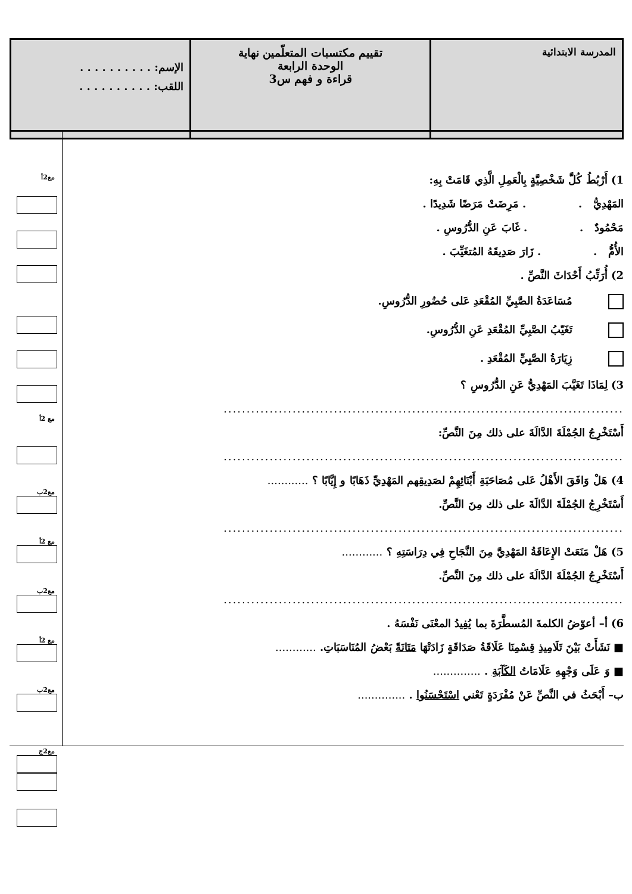| المدرسة الابتدائية | تقييم مكتسبات المتعلّمين نهاية الوحدة الرابعة قراءة و فهم س3 | الإسم: . . . . . . . . . . اللقب: . . . . . . . . . . |
مع2أ
مع 2أ
مع2ب
مع 2أ
مع2ب
مع 2أ
مع2ب
مع2ج
1) أَرْبُطُ كُلَّ شَخْصِيَّةٍ بِالْعَمِلِ الَّذِي قَامَتْ بِهِ:
المَهْدِيُّ . . مَرِضَتْ مَرَضًا شَدِيدًا .
مَحْمُودٌ . . غَابَ عَنِ الدُّرُوسِ .
الأُمُّ . . زَارَ صَدِيقَهُ المُتغَيِّبَ .
2) أُرَتِّبُ أَحْدَاثَ النَّصِّ .
مُسَاعَدَةُ الصَّبِيِّ المُقْعَدِ عَلى حُضُورِ الدُّرُوسِ.
تَغَيّبُ الصَّبِيِّ المُقْعَدِ عَنِ الدُّرُوسِ.
زِيَارَةُ الصَّبِيِّ المُقْعَدِ .
3) لِمَاذَا تَغَيَّبَ المَهْدِيُّ عَنِ الدُّرُوسِ ؟
.......................................................................................
أَسْتَخْرِجُ الجُمْلَةَ الدَّالَةَ على ذلك مِنَ النَّصِّ:
.......................................................................................
4) هَلْ وَافَقَ الأَهْلُ عَلى مُصَاحَبَةِ أَبْنَائِهِمْ لصَدِيقِهم المَهْدِيِّ ذَهَابًا و إِيَّابًا ؟ ............
أَسْتَخْرِجُ الجُمْلَةَ الدَّالَةَ على ذلك مِنَ النَّصِّ.
.......................................................................................
5) هَلْ مَنَعَتْ الإِعَاقَةُ المَهْدِيَّ مِنَ النَّجَاحِ فِي دِرَاسَتِهِ ؟ ............
أَسْتَخْرِجُ الجُمْلَةَ الدَّالَةَ على ذلك مِنَ النَّصِّ.
.......................................................................................
6) أ– أعوّضُ الكلمةَ المُسطَّرَةَ بما يُفِيدُ المعْنَى نَفْسَهُ .
■ نَشَأَتْ بَيْنَ تَلَامِيذِ قِسْمِنَا عَلَاقَةُ صَدَاقَةٍ زَادَتْهَا مَتَانَةً بَعْضُ المُنَاسَبَاتِ. ............
■ وَ عَلَى وَجْهِهِ عَلَامَاتُ الكَآبَةِ . ..............
ب– أَبْحَثُ في النَّصِّ عَنْ مُفْرَدَةٍ تَعْني اسْتَحْسَنُوا . ..............